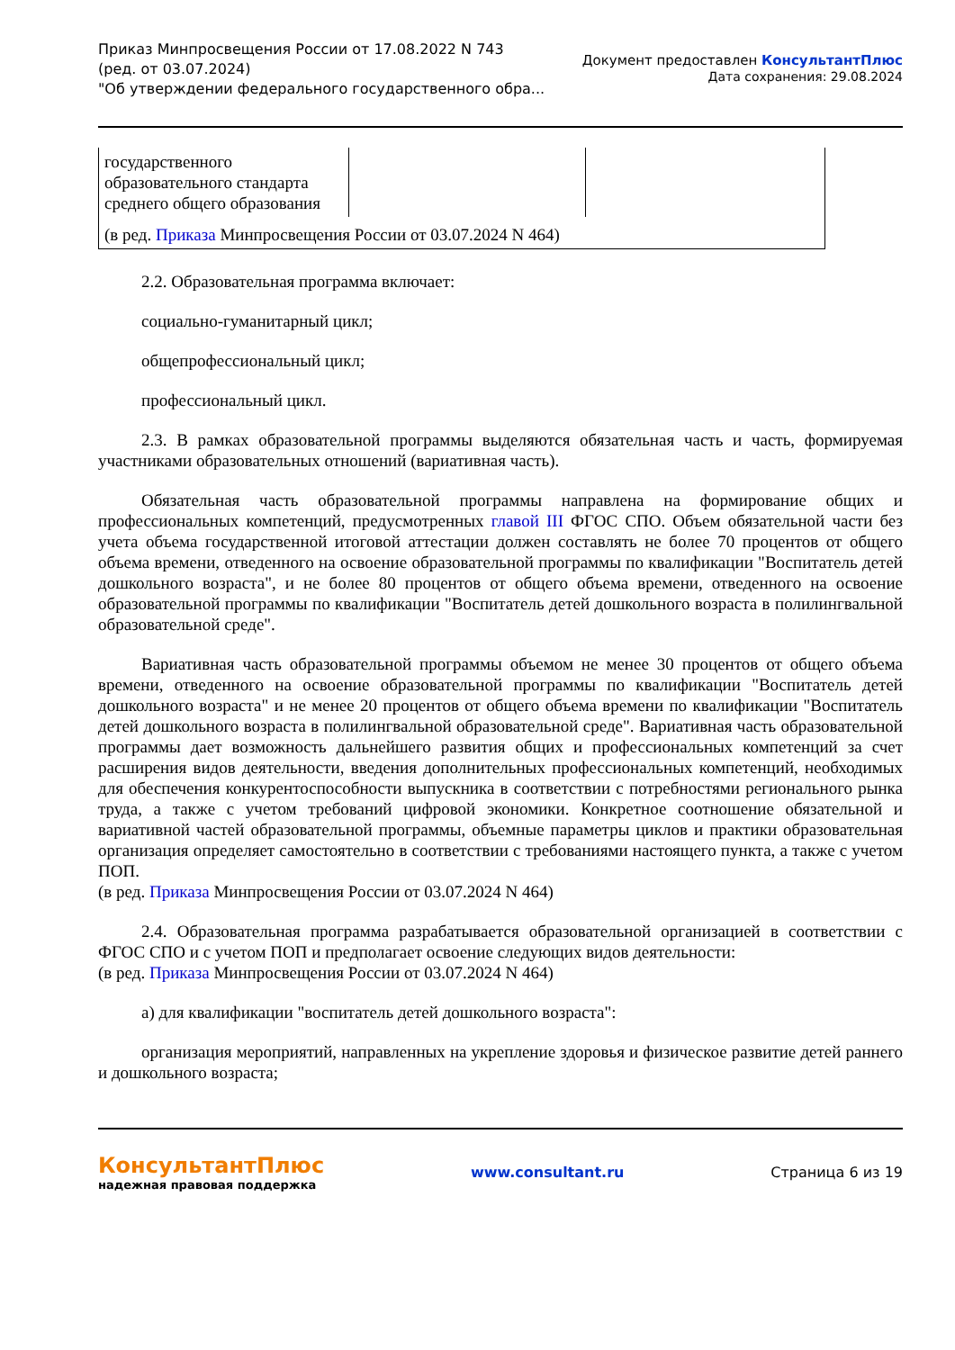Приказ Минпросвещения России от 17.08.2022 N 743
(ред. от 03.07.2024)
"Об утверждении федерального государственного обра...
Документ предоставлен КонсультантПлюс
Дата сохранения: 29.08.2024
| государственного образовательного стандарта среднего общего образования | | |
| (в ред. Приказа Минпросвещения России от 03.07.2024 N 464) | | |
2.2. Образовательная программа включает:
социально-гуманитарный цикл;
общепрофессиональный цикл;
профессиональный цикл.
2.3. В рамках образовательной программы выделяются обязательная часть и часть, формируемая участниками образовательных отношений (вариативная часть).
Обязательная часть образовательной программы направлена на формирование общих и профессиональных компетенций, предусмотренных главой III ФГОС СПО. Объем обязательной части без учета объема государственной итоговой аттестации должен составлять не более 70 процентов от общего объема времени, отведенного на освоение образовательной программы по квалификации "Воспитатель детей дошкольного возраста", и не более 80 процентов от общего объема времени, отведенного на освоение образовательной программы по квалификации "Воспитатель детей дошкольного возраста в полилингвальной образовательной среде".
Вариативная часть образовательной программы объемом не менее 30 процентов от общего объема времени, отведенного на освоение образовательной программы по квалификации "Воспитатель детей дошкольного возраста" и не менее 20 процентов от общего объема времени по квалификации "Воспитатель детей дошкольного возраста в полилингвальной образовательной среде". Вариативная часть образовательной программы дает возможность дальнейшего развития общих и профессиональных компетенций за счет расширения видов деятельности, введения дополнительных профессиональных компетенций, необходимых для обеспечения конкурентоспособности выпускника в соответствии с потребностями регионального рынка труда, а также с учетом требований цифровой экономики. Конкретное соотношение обязательной и вариативной частей образовательной программы, объемные параметры циклов и практики образовательная организация определяет самостоятельно в соответствии с требованиями настоящего пункта, а также с учетом ПОП.
(в ред. Приказа Минпросвещения России от 03.07.2024 N 464)
2.4. Образовательная программа разрабатывается образовательной организацией в соответствии с ФГОС СПО и с учетом ПОП и предполагает освоение следующих видов деятельности:
(в ред. Приказа Минпросвещения России от 03.07.2024 N 464)
а) для квалификации "воспитатель детей дошкольного возраста":
организация мероприятий, направленных на укрепление здоровья и физическое развитие детей раннего и дошкольного возраста;
КонсультантПлюс
надежная правовая поддержка
www.consultant.ru Страница 6 из 19